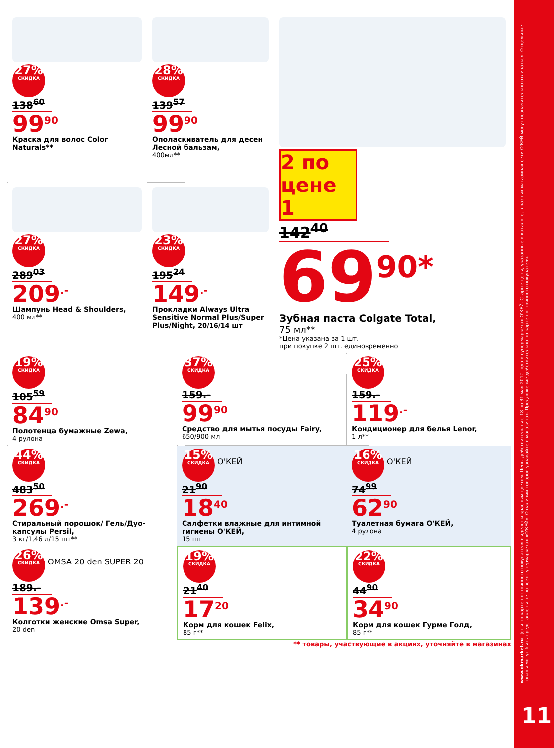27% СКИДКА
138<sup>60</sup>
99<sup>90</sup>
Краска для волос Color Naturals**
28% СКИДКА
139<sup>57</sup>
99<sup>90</sup>
Ополаскиватель для десен Лесной бальзам,
400мл**
2 по цене 1
142<sup>40</sup>
69<sup>90*</sup>
Зубная паста Colgate Total,
75 мл**
*Цена указана за 1 шт.
при покупке 2 шт. единовременно
27% СКИДКА
289<sup>03</sup>
209<sup>.-</sup>
Шампунь Head & Shoulders,
400 мл**
23% СКИДКА
195<sup>24</sup>
149<sup>.-</sup>
Прокладки Always Ultra Sensitive Normal Plus/Super Plus/Night, 20/16/14 шт
19% СКИДКА
105<sup>59</sup>
84<sup>90</sup>
Полотенца бумажные Zewa,
4 рулона
37% СКИДКА
159.-
99<sup>90</sup>
Средство для мытья посуды Fairy,
650/900 мл
25% СКИДКА
159.-
119<sup>.-</sup>
Кондиционер для белья Lenor,
1 л**
44% СКИДКА
483<sup>50</sup>
269<sup>.-</sup>
Стиральный порошок/ Гель/Дуо-капсулы Persil,
3 кг/1,46 л/15 шт**
15% СКИДКА О'КЕЙ
21<sup>90</sup>
18<sup>40</sup>
Салфетки влажные для интимной гигиены О'КЕЙ,
15 шт
16% СКИДКА О'КЕЙ
74<sup>99</sup>
62<sup>90</sup>
Туалетная бумага О'КЕЙ,
4 рулона
26% СКИДКА OMSA 20 den SUPER 20
189.-
139<sup>.-</sup>
Колготки женские Omsa Super,
20 den
19% СКИДКА
21<sup>40</sup>
17<sup>20</sup>
Корм для кошек Felix,
85 г**
22% СКИДКА
44<sup>90</sup>
34<sup>90</sup>
Корм для кошек Гурме Голд,
85 г**
** товары, участвующие в акциях, уточняйте в магазинах
www.okmarket.ru Цены по карте постоянного покупателя выделены красным цветом. Цены действительны с 18 по 31 мая 2017 года в супермаркетах О'КЕЙ. Старые цены, указанные в каталоге, в разных магазинах сети О'КЕЙ могут незначительно отличаться. Отдельные товары могут быть представлены не во всех супермаркетах «О'КЕЙ». О наличии товаров узнавайте в магазинах. Предложение действительно по карте постоянного покупателя.
11